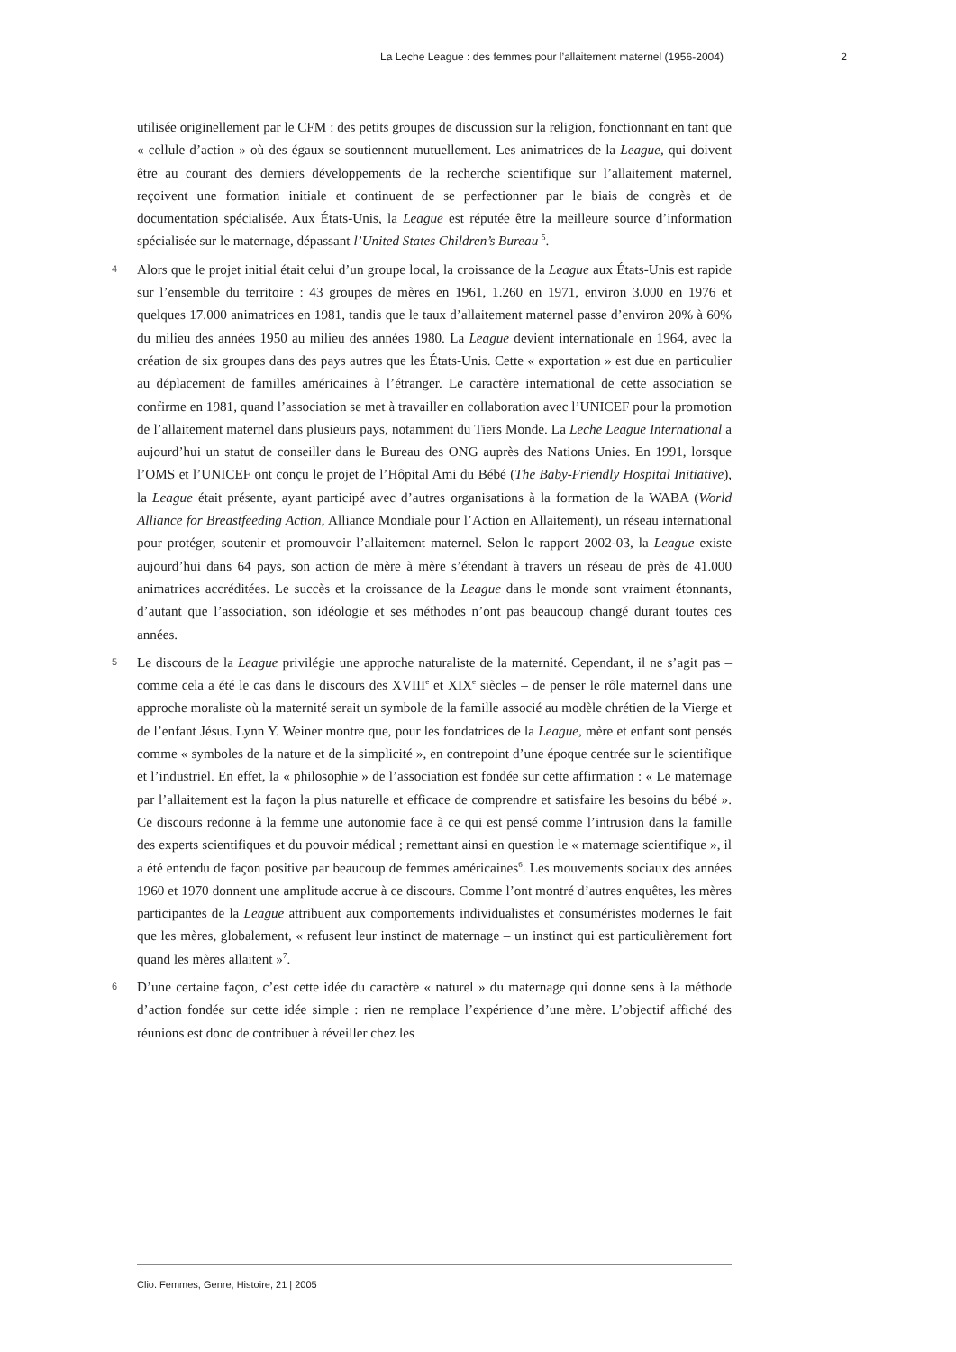La Leche League : des femmes pour l’allaitement maternel (1956-2004) 2
utilisée originellement par le CFM : des petits groupes de discussion sur la religion, fonctionnant en tant que « cellule d’action » où des égaux se soutiennent mutuellement. Les animatrices de la League, qui doivent être au courant des derniers développements de la recherche scientifique sur l’allaitement maternel, reçoivent une formation initiale et continuent de se perfectionner par le biais de congrès et de documentation spécialisée. Aux États-Unis, la League est réputée être la meilleure source d’information spécialisée sur le maternage, dépassant l’United States Children’s Bureau <sup>5</sup>.
4 Alors que le projet initial était celui d’un groupe local, la croissance de la League aux États-Unis est rapide sur l’ensemble du territoire : 43 groupes de mères en 1961, 1.260 en 1971, environ 3.000 en 1976 et quelques 17.000 animatrices en 1981, tandis que le taux d’allaitement maternel passe d’environ 20% à 60% du milieu des années 1950 au milieu des années 1980. La League devient internationale en 1964, avec la création de six groupes dans des pays autres que les États-Unis. Cette « exportation » est due en particulier au déplacement de familles américaines à l’étranger. Le caractère international de cette association se confirme en 1981, quand l’association se met à travailler en collaboration avec l’UNICEF pour la promotion de l’allaitement maternel dans plusieurs pays, notamment du Tiers Monde. La Leche League International a aujourd’hui un statut de conseiller dans le Bureau des ONG auprès des Nations Unies. En 1991, lorsque l’OMS et l’UNICEF ont conçu le projet de l’Hôpital Ami du Bébé (The Baby-Friendly Hospital Initiative), la League était présente, ayant participé avec d’autres organisations à la formation de la WABA (World Alliance for Breastfeeding Action, Alliance Mondiale pour l’Action en Allaitement), un réseau international pour protéger, soutenir et promouvoir l’allaitement maternel. Selon le rapport 2002-03, la League existe aujourd’hui dans 64 pays, son action de mère à mère s’étendant à travers un réseau de près de 41.000 animatrices accréditées. Le succès et la croissance de la League dans le monde sont vraiment étonnants, d’autant que l’association, son idéologie et ses méthodes n’ont pas beaucoup changé durant toutes ces années.
5 Le discours de la League privilégie une approche naturaliste de la maternité. Cependant, il ne s’agit pas – comme cela a été le cas dans le discours des XVIII<sup>e</sup> et XIX<sup>e</sup> siècles – de penser le rôle maternel dans une approche moraliste où la maternité serait un symbole de la famille associé au modèle chrétien de la Vierge et de l’enfant Jésus. Lynn Y. Weiner montre que, pour les fondatrices de la League, mère et enfant sont pensés comme « symboles de la nature et de la simplicité », en contrepoint d’une époque centrée sur le scientifique et l’industriel. En effet, la « philosophie » de l’association est fondée sur cette affirmation : « Le maternage par l’allaitement est la façon la plus naturelle et efficace de comprendre et satisfaire les besoins du bébé ». Ce discours redonne à la femme une autonomie face à ce qui est pensé comme l’intrusion dans la famille des experts scientifiques et du pouvoir médical ; remettant ainsi en question le « maternage scientifique », il a été entendu de façon positive par beaucoup de femmes américaines<sup>6</sup>. Les mouvements sociaux des années 1960 et 1970 donnent une amplitude accrue à ce discours. Comme l’ont montré d’autres enquêtes, les mères participantes de la League attribuent aux comportements individualistes et consuméristes modernes le fait que les mères, globalement, « refusent leur instinct de maternage – un instinct qui est particulièrement fort quand les mères allaitent »<sup>7</sup>.
6 D’une certaine façon, c’est cette idée du caractère « naturel » du maternage qui donne sens à la méthode d’action fondée sur cette idée simple : rien ne remplace l’expérience d’une mère. L’objectif affiché des réunions est donc de contribuer à réveiller chez les
Clio. Femmes, Genre, Histoire, 21 | 2005